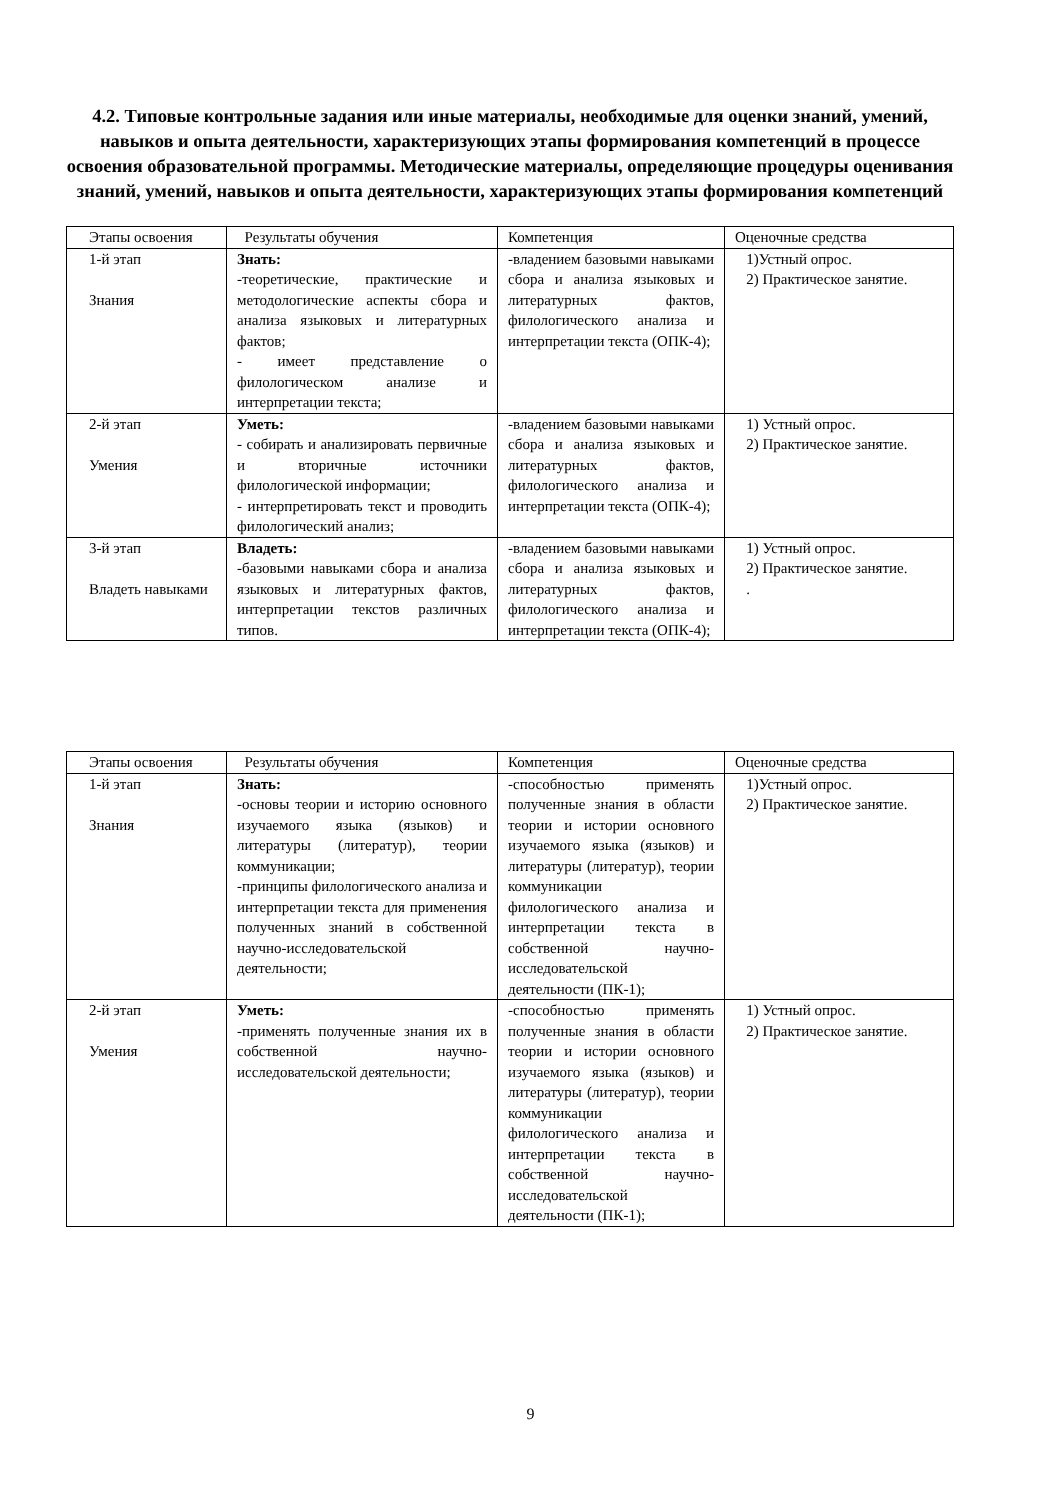4.2. Типовые контрольные задания или иные материалы, необходимые для оценки знаний, умений, навыков и опыта деятельности, характеризующих этапы формирования компетенций в процессе освоения образовательной программы. Методические материалы, определяющие процедуры оценивания знаний, умений, навыков и опыта деятельности, характеризующих этапы формирования компетенций
| Этапы освоения | Результаты обучения | Компетенция | Оценочные средства |
| 1-й этап Знания | Знать: -теоретические, практические и методологические аспекты сбора и анализа языковых и литературных фактов; - имеет представление о филологическом анализе и интерпретации текста; | -владением базовыми навыками сбора и анализа языковых и литературных фактов, филологического анализа и интерпретации текста (ОПК-4); | 1)Устный опрос. 2) Практическое занятие. |
| 2-й этап Умения | Уметь: - собирать и анализировать первичные и вторичные источники филологической информации; - интерпретировать текст и проводить филологический анализ; | -владением базовыми навыками сбора и анализа языковых и литературных фактов, филологического анализа и интерпретации текста (ОПК-4); | 1) Устный опрос. 2) Практическое занятие. |
| 3-й этап Владеть навыками | Владеть: -базовыми навыками сбора и анализа языковых и литературных фактов, интерпретации текстов различных типов. | -владением базовыми навыками сбора и анализа языковых и литературных фактов, филологического анализа и интерпретации текста (ОПК-4); | 1) Устный опрос. 2) Практическое занятие. . |
| Этапы освоения | Результаты обучения | Компетенция | Оценочные средства |
| 1-й этап Знания | Знать: -основы теории и историю основного изучаемого языка (языков) и литературы (литератур), теории коммуникации; -принципы филологического анализа и интерпретации текста для применения полученных знаний в собственной научно-исследовательской деятельности; | -способностью применять полученные знания в области теории и истории основного изучаемого языка (языков) и литературы (литератур), теории коммуникации филологического анализа и интерпретации текста в собственной научно-исследовательской деятельности (ПК-1); | 1)Устный опрос. 2) Практическое занятие. |
| 2-й этап Умения | Уметь: -применять полученные знания их в собственной научно-исследовательской деятельности; | -способностью применять полученные знания в области теории и истории основного изучаемого языка (языков) и литературы (литератур), теории коммуникации филологического анализа и интерпретации текста в собственной научно-исследовательской деятельности (ПК-1); | 1) Устный опрос. 2) Практическое занятие. |
9